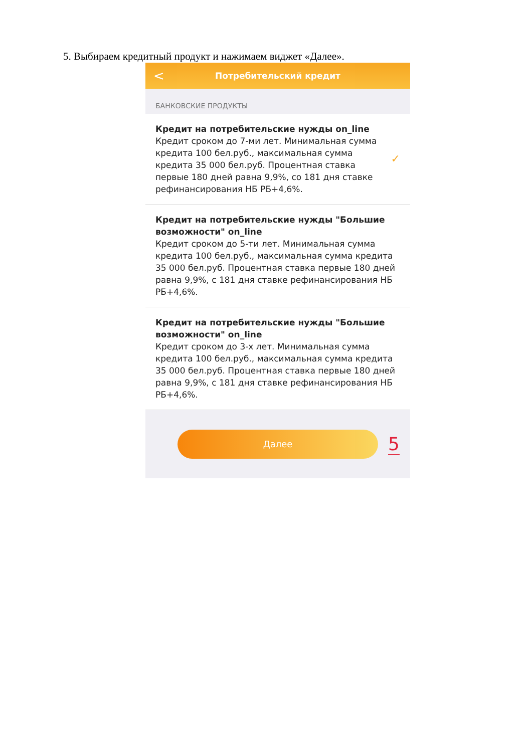5. Выбираем кредитный продукт и нажимаем виджет «Далее».
< Потребительский кредит
БАНКОВСКИЕ ПРОДУКТЫ
Кредит на потребительские нужды on_line
Кредит сроком до 7-ми лет. Минимальная сумма кредита 100 бел.руб., максимальная сумма кредита 35 000 бел.руб. Процентная ставка первые 180 дней равна 9,9%, со 181 дня ставке рефинансирования НБ РБ+4,6%.
✓
Кредит на потребительские нужды "Большие возможности" on_line
Кредит сроком до 5-ти лет. Минимальная сумма кредита 100 бел.руб., максимальная сумма кредита 35 000 бел.руб. Процентная ставка первые 180 дней равна 9,9%, с 181 дня ставке рефинансирования НБ РБ+4,6%.
Кредит на потребительские нужды "Большие возможности" on_line
Кредит сроком до 3-х лет. Минимальная сумма кредита 100 бел.руб., максимальная сумма кредита 35 000 бел.руб. Процентная ставка первые 180 дней равна 9,9%, с 181 дня ставке рефинансирования НБ РБ+4,6%.
Далее
5